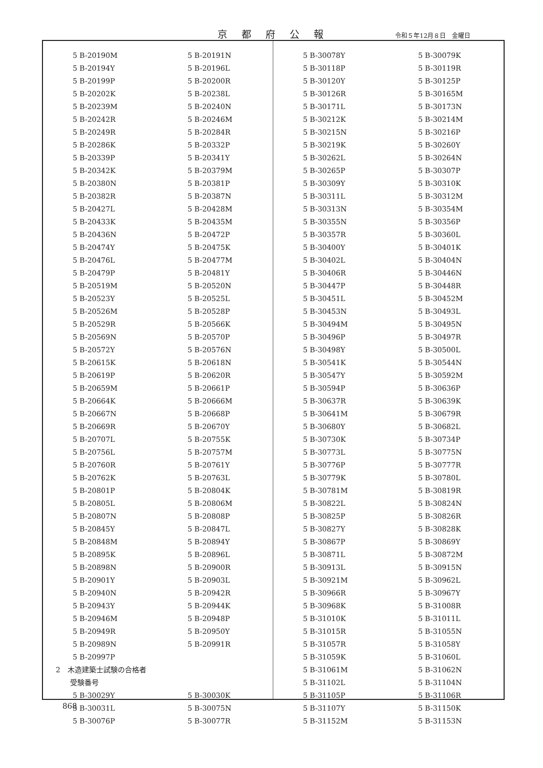京都府公報 令和５年12月８日　金曜日
5 B-20190M 5 B-20191N
5 B-20194Y 5 B-20196L
5 B-20199P 5 B-20200R
5 B-20202K 5 B-20238L
5 B-20239M 5 B-20240N
5 B-20242R 5 B-20246M
5 B-20249R 5 B-20284R
5 B-20286K 5 B-20332P
5 B-20339P 5 B-20341Y
5 B-20342K 5 B-20379M
5 B-20380N 5 B-20381P
5 B-20382R 5 B-20387N
5 B-20427L 5 B-20428M
5 B-20433K 5 B-20435M
5 B-20436N 5 B-20472P
5 B-20474Y 5 B-20475K
5 B-20476L 5 B-20477M
5 B-20479P 5 B-20481Y
5 B-20519M 5 B-20520N
5 B-20523Y 5 B-20525L
5 B-20526M 5 B-20528P
5 B-20529R 5 B-20566K
5 B-20569N 5 B-20570P
5 B-20572Y 5 B-20576N
5 B-20615K 5 B-20618N
5 B-20619P 5 B-20620R
5 B-20659M 5 B-20661P
5 B-20664K 5 B-20666M
5 B-20667N 5 B-20668P
5 B-20669R 5 B-20670Y
5 B-20707L 5 B-20755K
5 B-20756L 5 B-20757M
5 B-20760R 5 B-20761Y
5 B-20762K 5 B-20763L
5 B-20801P 5 B-20804K
5 B-20805L 5 B-20806M
5 B-20807N 5 B-20808P
5 B-20845Y 5 B-20847L
5 B-20848M 5 B-20894Y
5 B-20895K 5 B-20896L
5 B-20898N 5 B-20900R
5 B-20901Y 5 B-20903L
5 B-20940N 5 B-20942R
5 B-20943Y 5 B-20944K
5 B-20946M 5 B-20948P
5 B-20949R 5 B-20950Y
5 B-20989N 5 B-20991R
5 B-20997P
2　木造建築士試験の合格者
　　受験番号
5 B-30029Y 5 B-30030K
5 B-30031L 5 B-30075N
5 B-30076P 5 B-30077R
5 B-30078Y 5 B-30079K
5 B-30118P 5 B-30119R
5 B-30120Y 5 B-30125P
5 B-30126R 5 B-30165M
5 B-30171L 5 B-30173N
5 B-30212K 5 B-30214M
5 B-30215N 5 B-30216P
5 B-30219K 5 B-30260Y
5 B-30262L 5 B-30264N
5 B-30265P 5 B-30307P
5 B-30309Y 5 B-30310K
5 B-30311L 5 B-30312M
5 B-30313N 5 B-30354M
5 B-30355N 5 B-30356P
5 B-30357R 5 B-30360L
5 B-30400Y 5 B-30401K
5 B-30402L 5 B-30404N
5 B-30406R 5 B-30446N
5 B-30447P 5 B-30448R
5 B-30451L 5 B-30452M
5 B-30453N 5 B-30493L
5 B-30494M 5 B-30495N
5 B-30496P 5 B-30497R
5 B-30498Y 5 B-30500L
5 B-30541K 5 B-30544N
5 B-30547Y 5 B-30592M
5 B-30594P 5 B-30636P
5 B-30637R 5 B-30639K
5 B-30641M 5 B-30679R
5 B-30680Y 5 B-30682L
5 B-30730K 5 B-30734P
5 B-30773L 5 B-30775N
5 B-30776P 5 B-30777R
5 B-30779K 5 B-30780L
5 B-30781M 5 B-30819R
5 B-30822L 5 B-30824N
5 B-30825P 5 B-30826R
5 B-30827Y 5 B-30828K
5 B-30867P 5 B-30869Y
5 B-30871L 5 B-30872M
5 B-30913L 5 B-30915N
5 B-30921M 5 B-30962L
5 B-30966R 5 B-30967Y
5 B-30968K 5 B-31008R
5 B-31010K 5 B-31011L
5 B-31015R 5 B-31055N
5 B-31057R 5 B-31058Y
5 B-31059K 5 B-31060L
5 B-31061M 5 B-31062N
5 B-31102L 5 B-31104N
5 B-31105P 5 B-31106R
5 B-31107Y 5 B-31150K
5 B-31152M 5 B-31153N
868